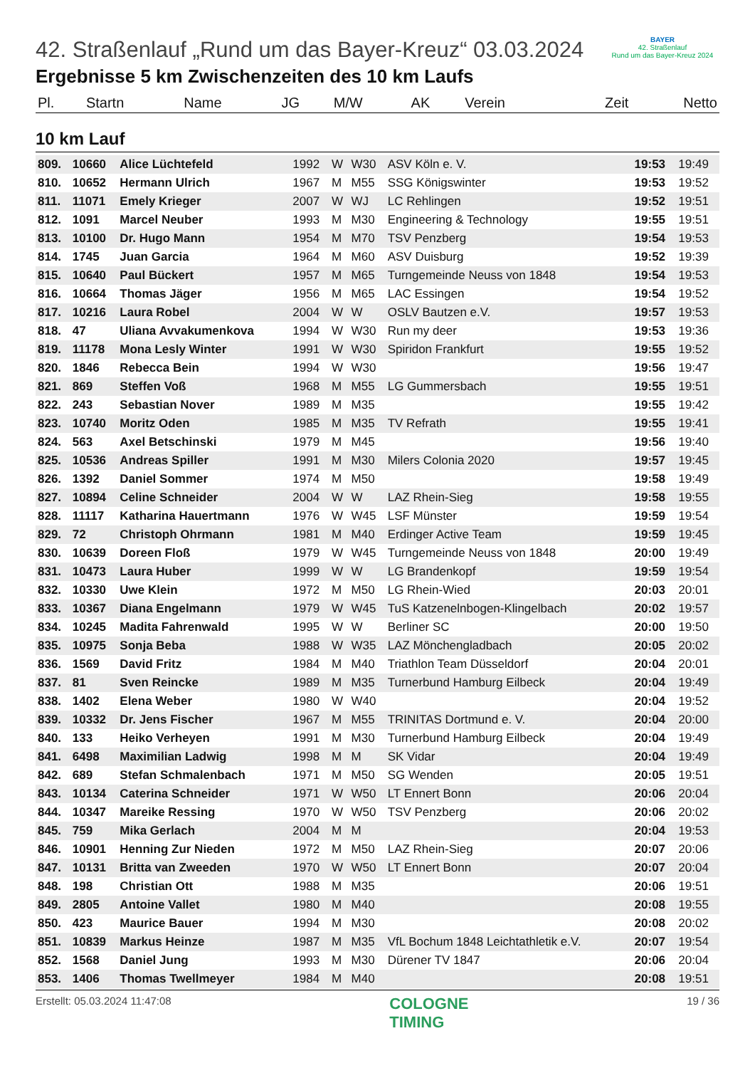BAYER
42. Straßenlauf
Rund um das Bayer-Kreuz 2024
42. Straßenlauf „Rund um das Bayer-Kreuz“ 03.03.2024
Ergebnisse 5 km Zwischenzeiten des 10 km Laufs
| Pl. | Startn | Name | JG | M/W | AK | Verein | Zeit | Netto |
| --- | --- | --- | --- | --- | --- | --- | --- | --- |
10 km Lauf
| 809. | 10660 | Alice Lüchtefeld | 1992 | W | W30 | ASV Köln e. V. | 19:53 | 19:49 |
| 810. | 10652 | Hermann Ulrich | 1967 | M | M55 | SSG Königswinter | 19:53 | 19:52 |
| 811. | 11071 | Emely Krieger | 2007 | W | WJ | LC Rehlingen | 19:52 | 19:51 |
| 812. | 1091 | Marcel Neuber | 1993 | M | M30 | Engineering & Technology | 19:55 | 19:51 |
| 813. | 10100 | Dr. Hugo Mann | 1954 | M | M70 | TSV Penzberg | 19:54 | 19:53 |
| 814. | 1745 | Juan Garcia | 1964 | M | M60 | ASV Duisburg | 19:52 | 19:39 |
| 815. | 10640 | Paul Bückert | 1957 | M | M65 | Turngemeinde Neuss von 1848 | 19:54 | 19:53 |
| 816. | 10664 | Thomas Jäger | 1956 | M | M65 | LAC Essingen | 19:54 | 19:52 |
| 817. | 10216 | Laura Robel | 2004 | W | W | OSLV Bautzen e.V. | 19:57 | 19:53 |
| 818. | 47 | Uliana Avvakumenkova | 1994 | W | W30 | Run my deer | 19:53 | 19:36 |
| 819. | 11178 | Mona Lesly Winter | 1991 | W | W30 | Spiridon Frankfurt | 19:55 | 19:52 |
| 820. | 1846 | Rebecca Bein | 1994 | W | W30 | | 19:56 | 19:47 |
| 821. | 869 | Steffen Voß | 1968 | M | M55 | LG Gummersbach | 19:55 | 19:51 |
| 822. | 243 | Sebastian Nover | 1989 | M | M35 | | 19:55 | 19:42 |
| 823. | 10740 | Moritz Oden | 1985 | M | M35 | TV Refrath | 19:55 | 19:41 |
| 824. | 563 | Axel Betschinski | 1979 | M | M45 | | 19:56 | 19:40 |
| 825. | 10536 | Andreas Spiller | 1991 | M | M30 | Milers Colonia 2020 | 19:57 | 19:45 |
| 826. | 1392 | Daniel Sommer | 1974 | M | M50 | | 19:58 | 19:49 |
| 827. | 10894 | Celine Schneider | 2004 | W | W | LAZ Rhein-Sieg | 19:58 | 19:55 |
| 828. | 11117 | Katharina Hauertmann | 1976 | W | W45 | LSF Münster | 19:59 | 19:54 |
| 829. | 72 | Christoph Ohrmann | 1981 | M | M40 | Erdinger Active Team | 19:59 | 19:45 |
| 830. | 10639 | Doreen Floß | 1979 | W | W45 | Turngemeinde Neuss von 1848 | 20:00 | 19:49 |
| 831. | 10473 | Laura Huber | 1999 | W | W | LG Brandenkopf | 19:59 | 19:54 |
| 832. | 10330 | Uwe Klein | 1972 | M | M50 | LG Rhein-Wied | 20:03 | 20:01 |
| 833. | 10367 | Diana Engelmann | 1979 | W | W45 | TuS Katzenelnbogen-Klingelbach | 20:02 | 19:57 |
| 834. | 10245 | Madita Fahrenwald | 1995 | W | W | Berliner SC | 20:00 | 19:50 |
| 835. | 10975 | Sonja Beba | 1988 | W | W35 | LAZ Mönchengladbach | 20:05 | 20:02 |
| 836. | 1569 | David Fritz | 1984 | M | M40 | Triathlon Team Düsseldorf | 20:04 | 20:01 |
| 837. | 81 | Sven Reincke | 1989 | M | M35 | Turnerbund Hamburg Eilbeck | 20:04 | 19:49 |
| 838. | 1402 | Elena Weber | 1980 | W | W40 | | 20:04 | 19:52 |
| 839. | 10332 | Dr. Jens Fischer | 1967 | M | M55 | TRINITAS Dortmund e. V. | 20:04 | 20:00 |
| 840. | 133 | Heiko Verheyen | 1991 | M | M30 | Turnerbund Hamburg Eilbeck | 20:04 | 19:49 |
| 841. | 6498 | Maximilian Ladwig | 1998 | M | M | SK Vidar | 20:04 | 19:49 |
| 842. | 689 | Stefan Schmalenbach | 1971 | M | M50 | SG Wenden | 20:05 | 19:51 |
| 843. | 10134 | Caterina Schneider | 1971 | W | W50 | LT Ennert Bonn | 20:06 | 20:04 |
| 844. | 10347 | Mareike Ressing | 1970 | W | W50 | TSV Penzberg | 20:06 | 20:02 |
| 845. | 759 | Mika Gerlach | 2004 | M | M | | 20:04 | 19:53 |
| 846. | 10901 | Henning Zur Nieden | 1972 | M | M50 | LAZ Rhein-Sieg | 20:07 | 20:06 |
| 847. | 10131 | Britta van Zweeden | 1970 | W | W50 | LT Ennert Bonn | 20:07 | 20:04 |
| 848. | 198 | Christian Ott | 1988 | M | M35 | | 20:06 | 19:51 |
| 849. | 2805 | Antoine Vallet | 1980 | M | M40 | | 20:08 | 19:55 |
| 850. | 423 | Maurice Bauer | 1994 | M | M30 | | 20:08 | 20:02 |
| 851. | 10839 | Markus Heinze | 1987 | M | M35 | VfL Bochum 1848 Leichtathletik e.V. | 20:07 | 19:54 |
| 852. | 1568 | Daniel Jung | 1993 | M | M30 | Dürener TV 1847 | 20:06 | 20:04 |
| 853. | 1406 | Thomas Twellmeyer | 1984 | M | M40 | | 20:08 | 19:51 |
Erstellt: 05.03.2024 11:47:08 COLOGNE
TIMING 19 / 36